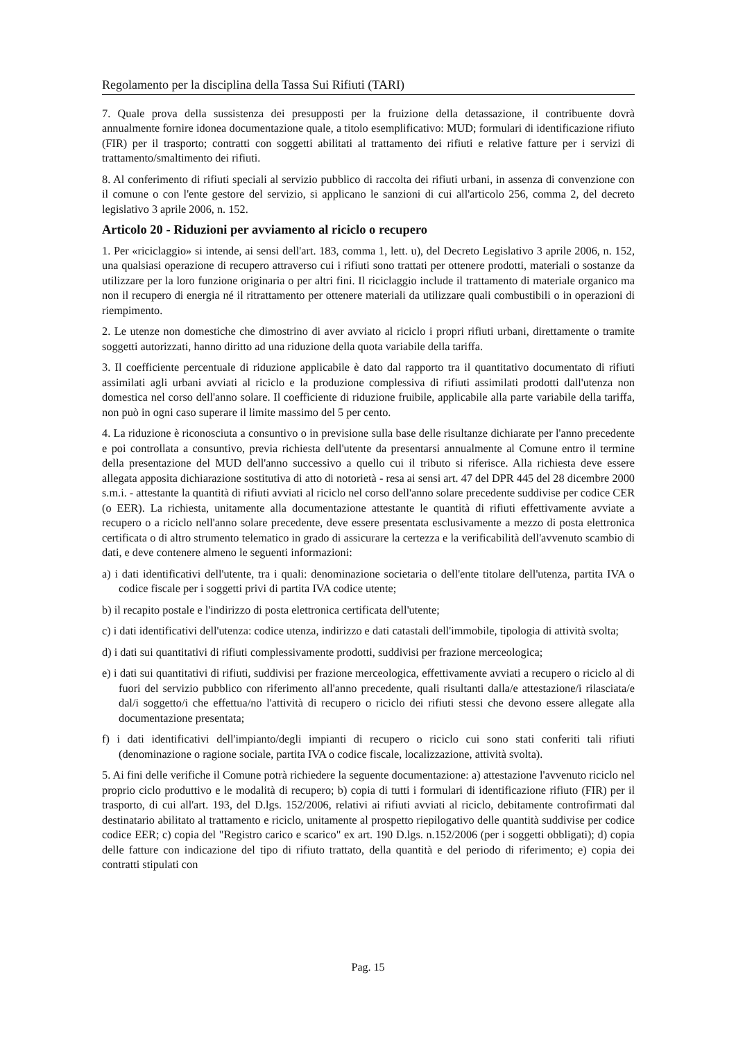Regolamento per la disciplina della Tassa Sui Rifiuti (TARI)
7. Quale prova della sussistenza dei presupposti per la fruizione della detassazione, il contribuente dovrà annualmente fornire idonea documentazione quale, a titolo esemplificativo: MUD; formulari di identificazione rifiuto (FIR) per il trasporto; contratti con soggetti abilitati al trattamento dei rifiuti e relative fatture per i servizi di trattamento/smaltimento dei rifiuti.
8. Al conferimento di rifiuti speciali al servizio pubblico di raccolta dei rifiuti urbani, in assenza di convenzione con il comune o con l'ente gestore del servizio, si applicano le sanzioni di cui all'articolo 256, comma 2, del decreto legislativo 3 aprile 2006, n. 152.
Articolo 20 - Riduzioni per avviamento al riciclo o recupero
1. Per «riciclaggio» si intende, ai sensi dell'art. 183, comma 1, lett. u), del Decreto Legislativo 3 aprile 2006, n. 152, una qualsiasi operazione di recupero attraverso cui i rifiuti sono trattati per ottenere prodotti, materiali o sostanze da utilizzare per la loro funzione originaria o per altri fini. Il riciclaggio include il trattamento di materiale organico ma non il recupero di energia né il ritrattamento per ottenere materiali da utilizzare quali combustibili o in operazioni di riempimento.
2. Le utenze non domestiche che dimostrino di aver avviato al riciclo i propri rifiuti urbani, direttamente o tramite soggetti autorizzati, hanno diritto ad una riduzione della quota variabile della tariffa.
3. Il coefficiente percentuale di riduzione applicabile è dato dal rapporto tra il quantitativo documentato di rifiuti assimilati agli urbani avviati al riciclo e la produzione complessiva di rifiuti assimilati prodotti dall'utenza non domestica nel corso dell'anno solare. Il coefficiente di riduzione fruibile, applicabile alla parte variabile della tariffa, non può in ogni caso superare il limite massimo del 5 per cento.
4. La riduzione è riconosciuta a consuntivo o in previsione sulla base delle risultanze dichiarate per l'anno precedente e poi controllata a consuntivo, previa richiesta dell'utente da presentarsi annualmente al Comune entro il termine della presentazione del MUD dell'anno successivo a quello cui il tributo si riferisce. Alla richiesta deve essere allegata apposita dichiarazione sostitutiva di atto di notorietà - resa ai sensi art. 47 del DPR 445 del 28 dicembre 2000 s.m.i. - attestante la quantità di rifiuti avviati al riciclo nel corso dell'anno solare precedente suddivise per codice CER (o EER). La richiesta, unitamente alla documentazione attestante le quantità di rifiuti effettivamente avviate a recupero o a riciclo nell'anno solare precedente, deve essere presentata esclusivamente a mezzo di posta elettronica certificata o di altro strumento telematico in grado di assicurare la certezza e la verificabilità dell'avvenuto scambio di dati, e deve contenere almeno le seguenti informazioni:
a) i dati identificativi dell'utente, tra i quali: denominazione societaria o dell'ente titolare dell'utenza, partita IVA o codice fiscale per i soggetti privi di partita IVA codice utente;
b) il recapito postale e l'indirizzo di posta elettronica certificata dell'utente;
c) i dati identificativi dell'utenza: codice utenza, indirizzo e dati catastali dell'immobile, tipologia di attività svolta;
d) i dati sui quantitativi di rifiuti complessivamente prodotti, suddivisi per frazione merceologica;
e) i dati sui quantitativi di rifiuti, suddivisi per frazione merceologica, effettivamente avviati a recupero o riciclo al di fuori del servizio pubblico con riferimento all'anno precedente, quali risultanti dalla/e attestazione/i rilasciata/e dal/i soggetto/i che effettua/no l'attività di recupero o riciclo dei rifiuti stessi che devono essere allegate alla documentazione presentata;
f) i dati identificativi dell'impianto/degli impianti di recupero o riciclo cui sono stati conferiti tali rifiuti (denominazione o ragione sociale, partita IVA o codice fiscale, localizzazione, attività svolta).
5. Ai fini delle verifiche il Comune potrà richiedere la seguente documentazione: a) attestazione l'avvenuto riciclo nel proprio ciclo produttivo e le modalità di recupero; b) copia di tutti i formulari di identificazione rifiuto (FIR) per il trasporto, di cui all'art. 193, del D.lgs. 152/2006, relativi ai rifiuti avviati al riciclo, debitamente controfirmati dal destinatario abilitato al trattamento e riciclo, unitamente al prospetto riepilogativo delle quantità suddivise per codice codice EER; c) copia del "Registro carico e scarico" ex art. 190 D.lgs. n.152/2006 (per i soggetti obbligati); d) copia delle fatture con indicazione del tipo di rifiuto trattato, della quantità e del periodo di riferimento; e) copia dei contratti stipulati con
Pag. 15